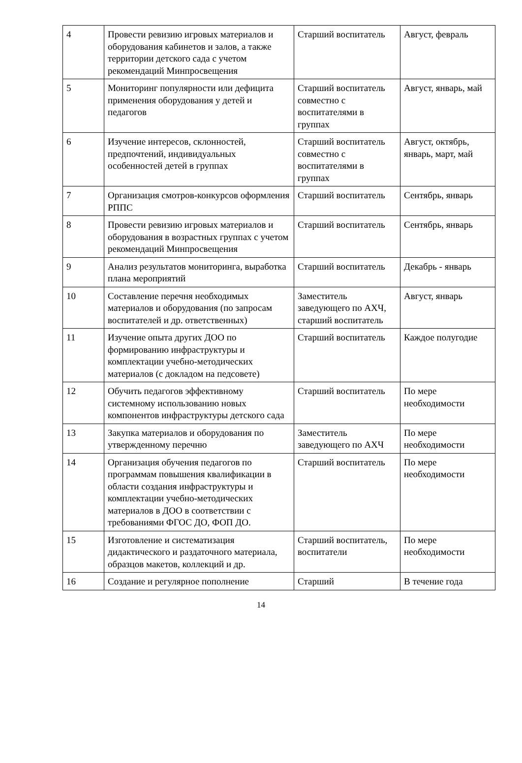| 4 | Провести ревизию игровых материалов и оборудования кабинетов и залов, а также территории детского сада с учетом рекомендаций Минпросвещения | Старший воспитатель | Август, февраль |
| 5 | Мониторинг популярности или дефицита применения оборудования у детей и педагогов | Старший воспитатель совместно с воспитателями в группах | Август, январь, май |
| 6 | Изучение интересов, склонностей, предпочтений, индивидуальных особенностей детей в группах | Старший воспитатель совместно с воспитателями в группах | Август, октябрь, январь, март, май |
| 7 | Организация смотров-конкурсов оформления РППС | Старший воспитатель | Сентябрь, январь |
| 8 | Провести ревизию игровых материалов и оборудования в возрастных группах с учетом рекомендаций Минпросвещения | Старший воспитатель | Сентябрь, январь |
| 9 | Анализ результатов мониторинга, выработка плана мероприятий | Старший воспитатель | Декабрь - январь |
| 10 | Составление перечня необходимых материалов и оборудования (по запросам воспитателей и др. ответственных) | Заместитель заведующего по АХЧ, старший воспитатель | Август, январь |
| 11 | Изучение опыта других ДОО по формированию инфраструктуры и комплектации учебно-методических материалов (с докладом на педсовете) | Старший воспитатель | Каждое полугодие |
| 12 | Обучить педагогов эффективному системному использованию новых компонентов инфраструктуры детского сада | Старший воспитатель | По мере необходимости |
| 13 | Закупка материалов и оборудования по утвержденному перечню | Заместитель заведующего по АХЧ | По мере необходимости |
| 14 | Организация обучения педагогов по программам повышения квалификации в области создания инфраструктуры и комплектации учебно-методических материалов в ДОО в соответствии с требованиями ФГОС ДО, ФОП ДО. | Старший воспитатель | По мере необходимости |
| 15 | Изготовление и систематизация дидактического и раздаточного материала, образцов макетов, коллекций и др. | Старший воспитатель, воспитатели | По мере необходимости |
| 16 | Создание и регулярное пополнение | Старший | В течение года |
14